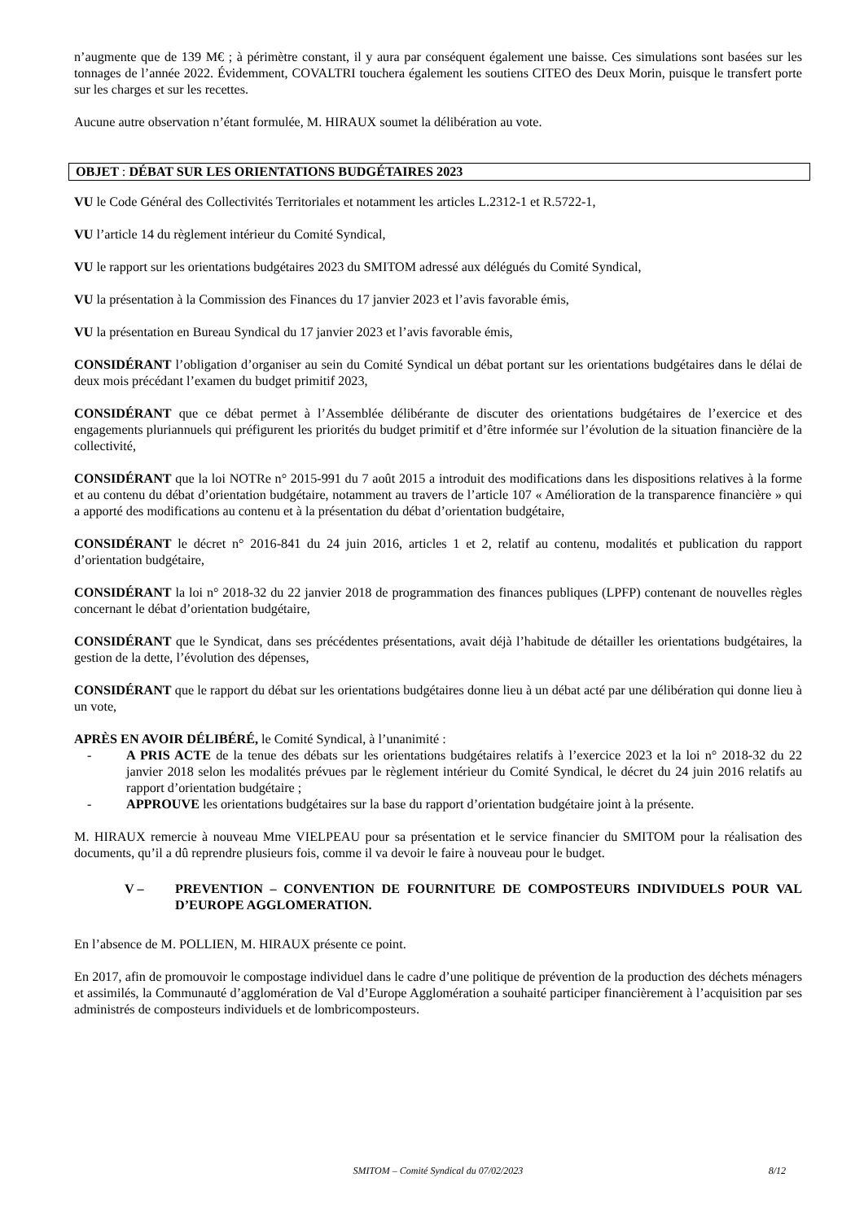n’augmente que de 139 M€ ; à périmètre constant, il y aura par conséquent également une baisse. Ces simulations sont basées sur les tonnages de l’année 2022. Évidemment, COVALTRI touchera également les soutiens CITEO des Deux Morin, puisque le transfert porte sur les charges et sur les recettes.
Aucune autre observation n’étant formulée, M. HIRAUX soumet la délibération au vote.
OBJET : DÉBAT SUR LES ORIENTATIONS BUDGÉTAIRES 2023
VU le Code Général des Collectivités Territoriales et notamment les articles L.2312-1 et R.5722-1,
VU l’article 14 du règlement intérieur du Comité Syndical,
VU le rapport sur les orientations budgétaires 2023 du SMITOM adressé aux délégués du Comité Syndical,
VU la présentation à la Commission des Finances du 17 janvier 2023 et l’avis favorable émis,
VU la présentation en Bureau Syndical du 17 janvier 2023 et l’avis favorable émis,
CONSIDÉRANT l’obligation d’organiser au sein du Comité Syndical un débat portant sur les orientations budgétaires dans le délai de deux mois précédant l’examen du budget primitif 2023,
CONSIDÉRANT que ce débat permet à l’Assemblée délibérante de discuter des orientations budgétaires de l’exercice et des engagements pluriannuels qui préfigurent les priorités du budget primitif et d’être informée sur l’évolution de la situation financière de la collectivité,
CONSIDÉRANT que la loi NOTRe n° 2015-991 du 7 août 2015 a introduit des modifications dans les dispositions relatives à la forme et au contenu du débat d’orientation budgétaire, notamment au travers de l’article 107 « Amélioration de la transparence financière » qui a apporté des modifications au contenu et à la présentation du débat d’orientation budgétaire,
CONSIDÉRANT le décret n° 2016-841 du 24 juin 2016, articles 1 et 2, relatif au contenu, modalités et publication du rapport d’orientation budgétaire,
CONSIDÉRANT la loi n° 2018-32 du 22 janvier 2018 de programmation des finances publiques (LPFP) contenant de nouvelles règles concernant le débat d’orientation budgétaire,
CONSIDÉRANT que le Syndicat, dans ses précédentes présentations, avait déjà l’habitude de détailler les orientations budgétaires, la gestion de la dette, l’évolution des dépenses,
CONSIDÉRANT que le rapport du débat sur les orientations budgétaires donne lieu à un débat acté par une délibération qui donne lieu à un vote,
APRÈS EN AVOIR DÉLIBÉRÉ, le Comité Syndical, à l’unanimité :
- A PRIS ACTE de la tenue des débats sur les orientations budgétaires relatifs à l’exercice 2023 et la loi n° 2018-32 du 22 janvier 2018 selon les modalités prévues par le règlement intérieur du Comité Syndical, le décret du 24 juin 2016 relatifs au rapport d’orientation budgétaire ;
- APPROUVE les orientations budgétaires sur la base du rapport d’orientation budgétaire joint à la présente.
M. HIRAUX remercie à nouveau Mme VIELPEAU pour sa présentation et le service financier du SMITOM pour la réalisation des documents, qu’il a dû reprendre plusieurs fois, comme il va devoir le faire à nouveau pour le budget.
V – PREVENTION – CONVENTION DE FOURNITURE DE COMPOSTEURS INDIVIDUELS POUR VAL D’EUROPE AGGLOMERATION.
En l’absence de M. POLLIEN, M. HIRAUX présente ce point.
En 2017, afin de promouvoir le compostage individuel dans le cadre d’une politique de prévention de la production des déchets ménagers et assimilés, la Communauté d’agglomération de Val d’Europe Agglomération a souhaité participer financièrement à l’acquisition par ses administrés de composteurs individuels et de lombricomposteurs.
SMITOM – Comité Syndical du 07/02/2023 8/12